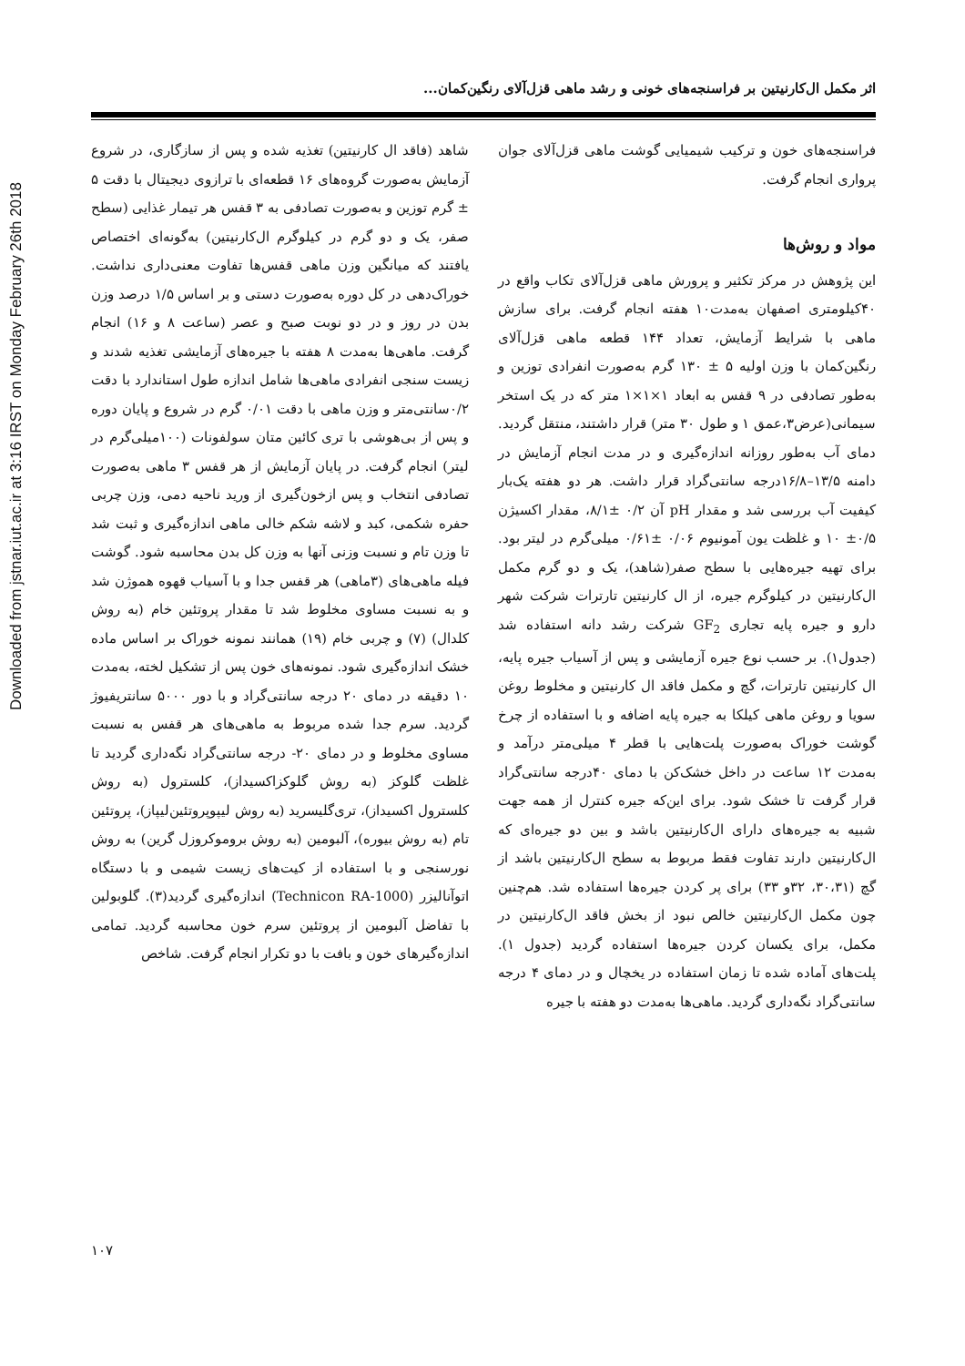Downloaded from jstnar.iut.ac.ir at 3:16 IRST on Monday February 26th 2018
اثر مکمل ال‌کارنیتین بر فراسنجه‌های خونی و رشد ماهی قزل‌آلای رنگین‌کمان...
فراسنجه‌های خون و ترکیب شیمیایی گوشت ماهی قزل‌آلای جوان پرواری انجام گرفت.
مواد و روش‌ها
این پژوهش در مرکز تکثیر و پرورش ماهی قزل‌آلای تکاب واقع در ۴۰کیلومتری اصفهان به‌مدت۱۰ هفته انجام گرفت. برای سازش ماهی با شرایط آزمایش، تعداد ۱۴۴ قطعه ماهی قزل‌آلای رنگین‌کمان با وزن اولیه ۵ ± ۱۳۰ گرم به‌صورت انفرادی توزین و به‌طور تصادفی در ۹ قفس به ابعاد ۱×۱×۱ متر که در یک استخر سیمانی(عرض۳،عمق ۱ و طول ۳۰ متر) قرار داشتند، منتقل گردید. دمای آب به‌طور روزانه اندازه‌گیری و در مدت انجام آزمایش در دامنه ۱۳/۵–۱۶/۸درجه سانتی‌گراد قرار داشت. هر دو هفته یک‌بار کیفیت آب بررسی شد و مقدار pH آن ۰/۲ ±۸/۱، مقدار اکسیژن ۰/۵± ۱۰ و غلظت یون آمونیوم ۰/۰۶ ±۰/۶۱ میلی‌گرم در لیتر بود. برای تهیه جیره‌هایی با سطح صفر(شاهد)، یک و دو گرم مکمل ال‌کارنیتین در کیلوگرم جیره، از ال کارنیتین تارترات شرکت شهر دارو و جیره پایه تجاری GF<sub>2</sub> شرکت رشد دانه استفاده شد (جدول۱). بر حسب نوع جیره آزمایشی و پس از آسیاب جیره پایه، ال کارنیتین تارترات، گچ و مکمل فاقد ال کارنیتین و مخلوط روغن سویا و روغن ماهی کیلکا به جیره پایه اضافه و با استفاده از چرخ گوشت خوراک به‌صورت پلت‌هایی با قطر ۴ میلی‌متر درآمد و به‌مدت ۱۲ ساعت در داخل خشک‌کن با دمای ۴۰درجه سانتی‌گراد قرار گرفت تا خشک شود. برای این‌که جیره کنترل از همه جهت شبیه به جیره‌های دارای ال‌کارنیتین باشد و بین دو جیره‌ای که ال‌کارنیتین دارند تفاوت فقط مربوط به سطح ال‌کارنیتین باشد از گچ (۳۰،۳۱، ۳۲و ۳۳) برای پر کردن جیره‌ها استفاده شد. هم‌چنین چون مکمل ال‌کارنیتین خالص نبود از بخش فاقد ال‌کارنیتین در مکمل، برای یکسان کردن جیره‌ها استفاده گردید (جدول ۱). پلت‌های آماده شده تا زمان استفاده در یخچال و در دمای ۴ درجه سانتی‌گراد نگه‌داری گردید. ماهی‌ها به‌مدت دو هفته با جیره
شاهد (فاقد ال کارنیتین) تغذیه شده و پس از سازگاری، در شروع آزمایش به‌صورت گروه‌های ۱۶ قطعه‌ای با ترازوی دیجیتال با دقت ۵ ± گرم توزین و به‌صورت تصادفی به ۳ قفس هر تیمار غذایی (سطح صفر، یک و دو گرم در کیلوگرم ال‌کارنیتین) به‌گونه‌ای اختصاص یافتند که میانگین وزن ماهی قفس‌ها تفاوت معنی‌داری نداشت. خوراک‌دهی در کل دوره به‌صورت دستی و بر اساس ۱/۵ درصد وزن بدن در روز و در دو نوبت صبح و عصر (ساعت ۸ و ۱۶) انجام گرفت. ماهی‌ها به‌مدت ۸ هفته با جیره‌های آزمایشی تغذیه شدند و زیست سنجی انفرادی ماهی‌ها شامل اندازه طول استاندارد با دقت ۰/۲سانتی‌متر و وزن ماهی با دقت ۰/۰۱ گرم در شروع و پایان دوره و پس از بی‌هوشی با تری کائین متان سولفونات (۱۰۰میلی‌گرم در لیتر) انجام گرفت. در پایان آزمایش از هر قفس ۳ ماهی به‌صورت تصادفی انتخاب و پس ازخون‌گیری از ورید ناحیه دمی، وزن چربی حفره شکمی، کبد و لاشه شکم خالی ماهی اندازه‌گیری و ثبت شد تا وزن تام و نسبت وزنی آنها به وزن کل بدن محاسبه شود. گوشت فیله ماهی‌های (۳ماهی) هر قفس جدا و با آسیاب قهوه هموژن شد و به نسبت مساوی مخلوط شد تا مقدار پروتئین خام (به روش کلدال) (۷) و چربی خام (۱۹) همانند نمونه خوراک بر اساس ماده خشک اندازه‌گیری شود. نمونه‌های خون پس از تشکیل لخته، به‌مدت ۱۰ دقیقه در دمای ۲۰ درجه سانتی‌گراد و با دور ۵۰۰۰ سانتریفیوژ گردید. سرم جدا شده مربوط به ماهی‌های هر قفس به نسبت مساوی مخلوط و در دمای ۲۰- درجه سانتی‌گراد نگه‌داری گردید تا غلظت گلوکز (به روش گلوکزاکسیداز)، کلسترول (به روش کلسترول اکسیداز)، تری‌گلیسرید (به روش لیپوپروتئین‌لیپاز)، پروتئین تام (به روش بیوره)، آلبومین (به روش بروموکروزل گرین) به روش نورسنجی و با استفاده از کیت‌های زیست شیمی و با دستگاه اتوآنالیزر (Technicon RA-1000) اندازه‌گیری گردید(۳). گلوبولین با تفاضل آلبومین از پروتئین سرم خون محاسبه گردید. تمامی اندازه‌گیرهای خون و بافت با دو تکرار انجام گرفت. شاخص
۱۰۷